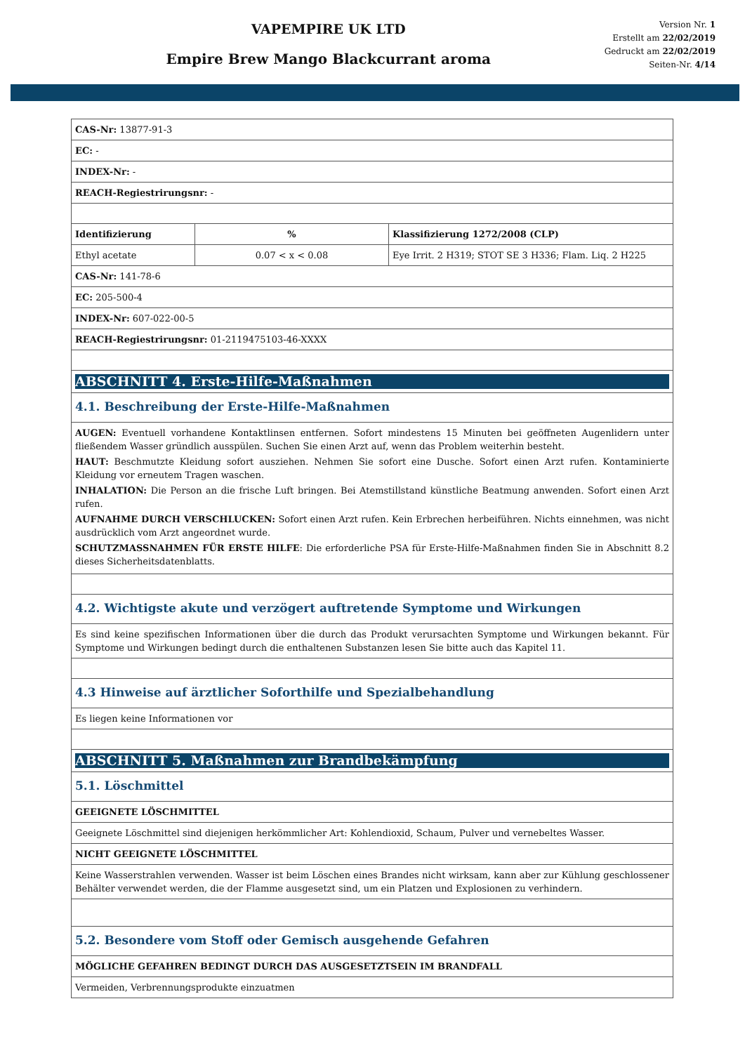VAPEMPIRE UK LTD
Empire Brew Mango Blackcurrant aroma
Version Nr. 1
Erstellt am 22/02/2019
Gedruckt am 22/02/2019
Seiten-Nr. 4/14
| CAS-Nr: 13877-91-3 | | |
| EC: - | | |
| INDEX-Nr: - | | |
| REACH-Regiestrirungsnr: - | | |
| Identifizierung | % | Klassifizierung 1272/2008 (CLP) |
| Ethyl acetate | 0.07 < x < 0.08 | Eye Irrit. 2 H319; STOT SE 3 H336; Flam. Liq. 2 H225 |
| CAS-Nr: 141-78-6 | | |
| EC: 205-500-4 | | |
| INDEX-Nr: 607-022-00-5 | | |
| REACH-Regiestrirungsnr: 01-2119475103-46-XXXX | | |
| ABSCHNITT 4. Erste-Hilfe-Maßnahmen | | |
| 4.1. Beschreibung der Erste-Hilfe-Maßnahmen | | |
| AUGEN: Eventuell vorhandene Kontaktlinsen entfernen. Sofort mindestens 15 Minuten bei geöffneten Augenlidern unter fließendem Wasser gründlich ausspülen. Suchen Sie einen Arzt auf, wenn das Problem weiterhin besteht. HAUT: Beschmutzte Kleidung sofort ausziehen. Nehmen Sie sofort eine Dusche. Sofort einen Arzt rufen. Kontaminierte Kleidung vor erneutem Tragen waschen. INHALATION: Die Person an die frische Luft bringen. Bei Atemstillstand künstliche Beatmung anwenden. Sofort einen Arzt rufen. AUFNAHME DURCH VERSCHLUCKEN: Sofort einen Arzt rufen. Kein Erbrechen herbeiführen. Nichts einnehmen, was nicht ausdrücklich vom Arzt angeordnet wurde. SCHUTZMASSNAHMEN FÜR ERSTE HILFE : Die erforderliche PSA für Erste-Hilfe-Maßnahmen finden Sie in Abschnitt 8.2 dieses Sicherheitsdatenblatts. | | |
| 4.2. Wichtigste akute und verzögert auftretende Symptome und Wirkungen | | |
| Es sind keine spezifischen Informationen über die durch das Produkt verursachten Symptome und Wirkungen bekannt. Für Symptome und Wirkungen bedingt durch die enthaltenen Substanzen lesen Sie bitte auch das Kapitel 11. | | |
| 4.3 Hinweise auf ärztlicher Soforthilfe und Spezialbehandlung | | |
| Es liegen keine Informationen vor | | |
| ABSCHNITT 5. Maßnahmen zur Brandbekämpfung | | |
| 5.1. Löschmittel | | |
| GEEIGNETE LÖSCHMITTEL | | |
| Geeignete Löschmittel sind diejenigen herkömmlicher Art: Kohlendioxid, Schaum, Pulver und vernebeltes Wasser. | | |
| NICHT GEEIGNETE LÖSCHMITTEL | | |
| Keine Wasserstrahlen verwenden. Wasser ist beim Löschen eines Brandes nicht wirksam, kann aber zur Kühlung geschlossener Behälter verwendet werden, die der Flamme ausgesetzt sind, um ein Platzen und Explosionen zu verhindern. | | |
| 5.2. Besondere vom Stoff oder Gemisch ausgehende Gefahren | | |
| MÖGLICHE GEFAHREN BEDINGT DURCH DAS AUSGESETZTSEIN IM BRANDFALL | | |
| Vermeiden, Verbrennungsprodukte einzuatmen | | |